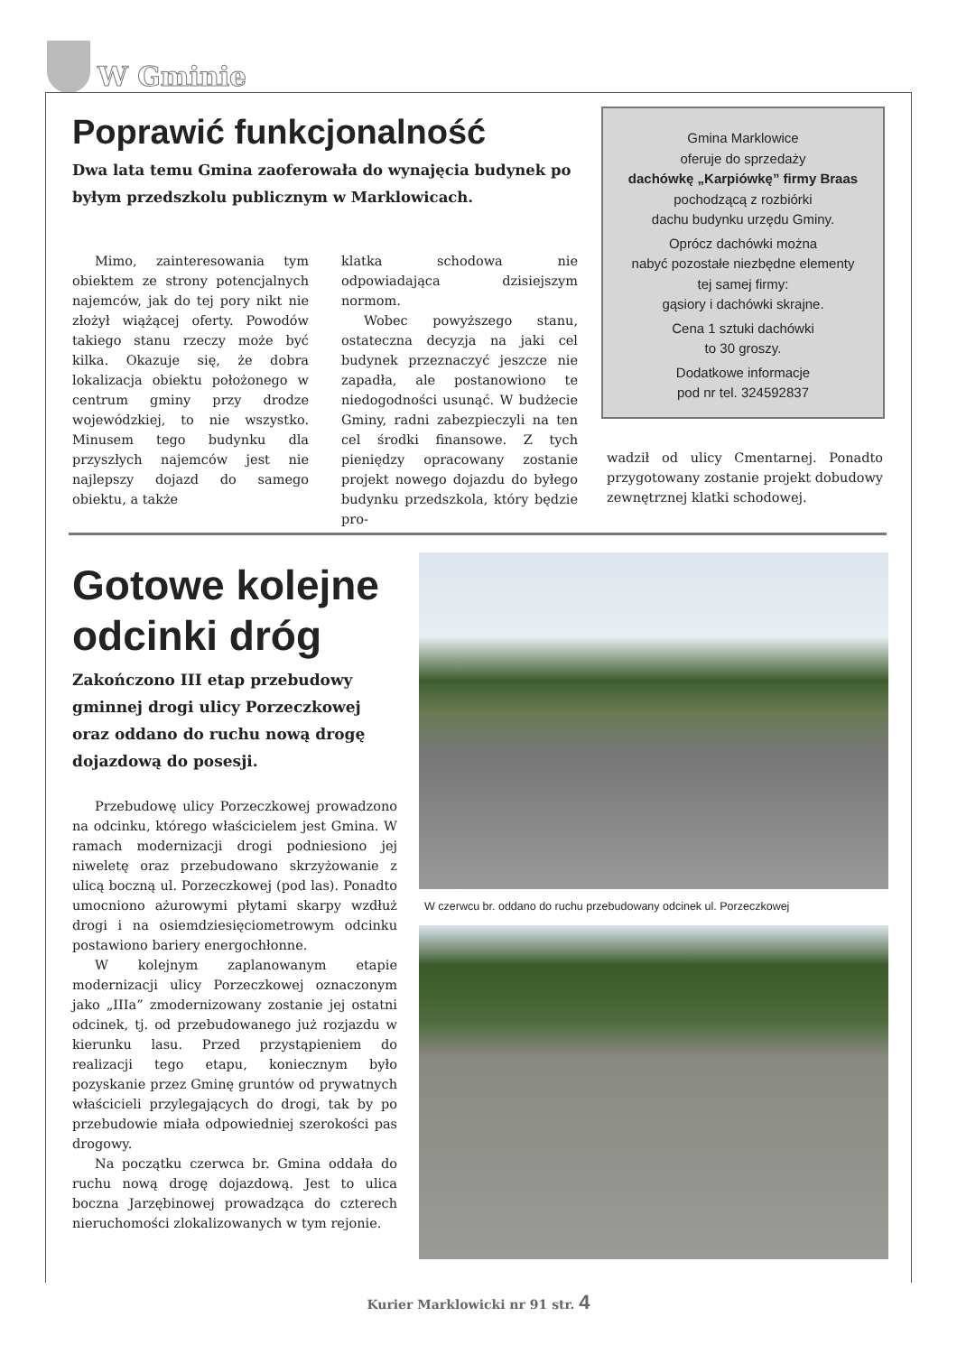W Gminie
Poprawić funkcjonalność
Dwa lata temu Gmina zaoferowała do wynajęcia budynek po byłym przedszkolu publicznym w Marklowicach.
Mimo, zainteresowania tym obiektem ze strony potencjalnych najemców, jak do tej pory nikt nie złożył wiążącej oferty. Powodów takiego stanu rzeczy może być kilka. Okazuje się, że dobra lokalizacja obiektu położonego w centrum gminy przy drodze wojewódzkiej, to nie wszystko. Minusem tego budynku dla przyszłych najemców jest nie najlepszy dojazd do samego obiektu, a także
klatka schodowa nie odpowiadająca dzisiejszym normom.
Wobec powyższego stanu, ostateczna decyzja na jaki cel budynek przeznaczyć jeszcze nie zapadła, ale postanowiono te niedogodności usunąć. W budżecie Gminy, radni zabezpieczyli na ten cel środki finansowe. Z tych pieniędzy opracowany zostanie projekt nowego dojazdu do byłego budynku przedszkola, który będzie pro-
Gmina Marklowice
oferuje do sprzedaży
dachówkę „Karpiówkę” firmy Braas
pochodzącą z rozbiórki
dachu budynku urzędu Gminy.
Oprócz dachówki można
nabyć pozostałe niezbędne elementy
tej samej firmy:
gąsiory i dachówki skrajne.
Cena 1 sztuki dachówki
to 30 groszy.
Dodatkowe informacje
pod nr tel. 324592837
wadził od ulicy Cmentarnej. Ponadto przygotowany zostanie projekt dobudowy zewnętrznej klatki schodowej.
Gotowe kolejne odcinki dróg
Zakończono III etap przebudowy gminnej drogi ulicy Porzeczkowej oraz oddano do ruchu nową drogę dojazdową do posesji.
Przebudowę ulicy Porzeczkowej prowadzono na odcinku, którego właścicielem jest Gmina. W ramach modernizacji drogi podniesiono jej niweletę oraz przebudowano skrzyżowanie z ulicą boczną ul. Porzeczkowej (pod las). Ponadto umocniono ażurowymi płytami skarpy wzdłuż drogi i na osiemdziesięciometrowym odcinku postawiono bariery energochłonne.
W kolejnym zaplanowanym etapie modernizacji ulicy Porzeczkowej oznaczonym jako „IIIa” zmodernizowany zostanie jej ostatni odcinek, tj. od przebudowanego już rozjazdu w kierunku lasu. Przed przystąpieniem do realizacji tego etapu, koniecznym było pozyskanie przez Gminę gruntów od prywatnych właścicieli przylegających do drogi, tak by po przebudowie miała odpowiedniej szerokości pas drogowy.
Na początku czerwca br. Gmina oddała do ruchu nową drogę dojazdową. Jest to ulica boczna Jarzębinowej prowadząca do czterech nieruchomości zlokalizowanych w tym rejonie.
W czerwcu br. oddano do ruchu przebudowany odcinek ul. Porzeczkowej
Kurier Marklowicki nr 91 str. 4